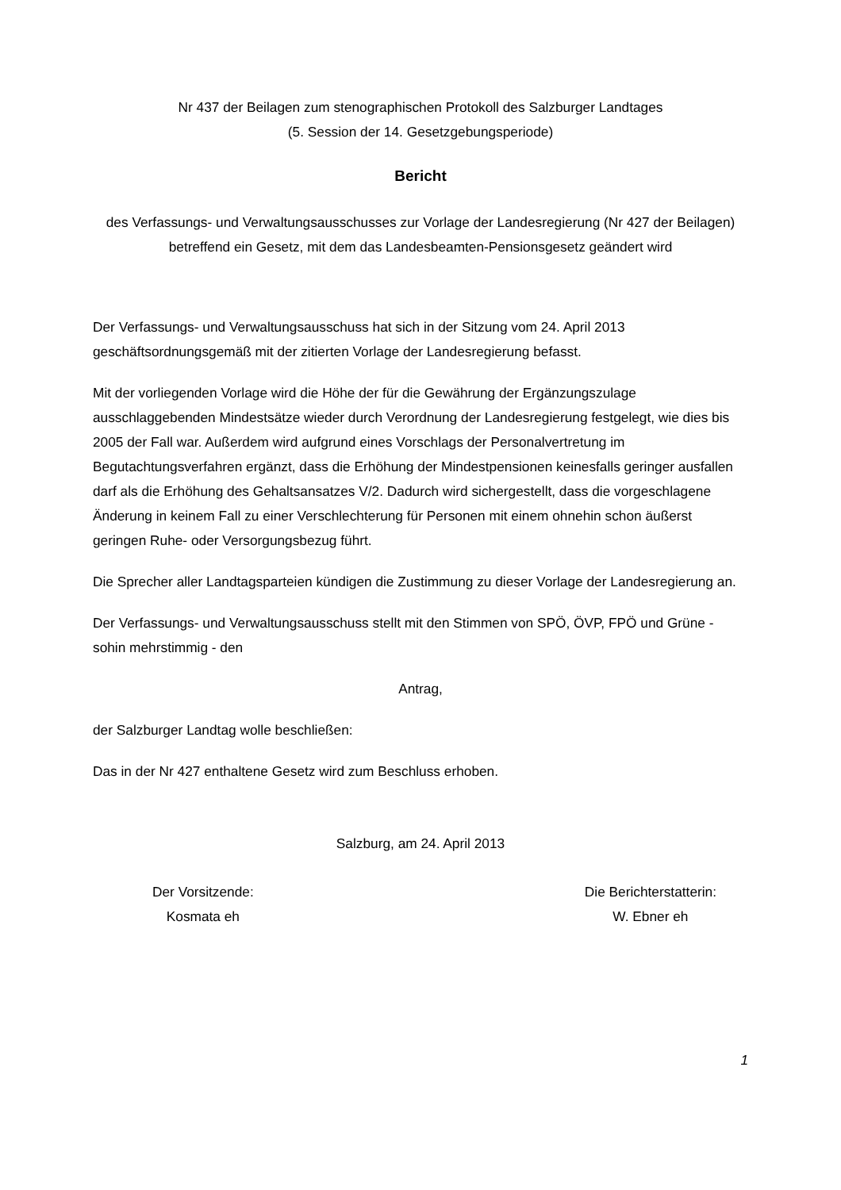Nr 437 der Beilagen zum stenographischen Protokoll des Salzburger Landtages
(5. Session der 14. Gesetzgebungsperiode)
Bericht
des Verfassungs- und Verwaltungsausschusses zur Vorlage der Landesregierung (Nr 427 der Beilagen) betreffend ein Gesetz, mit dem das Landesbeamten-Pensionsgesetz geändert wird
Der Verfassungs- und Verwaltungsausschuss hat sich in der Sitzung vom 24. April 2013 geschäftsordnungsgemäß mit der zitierten Vorlage der Landesregierung befasst.
Mit der vorliegenden Vorlage wird die Höhe der für die Gewährung der Ergänzungszulage ausschlaggebenden Mindestsätze wieder durch Verordnung der Landesregierung festgelegt, wie dies bis 2005 der Fall war. Außerdem wird aufgrund eines Vorschlags der Personalvertretung im Begutachtungsverfahren ergänzt, dass die Erhöhung der Mindestpensionen keinesfalls geringer ausfallen darf als die Erhöhung des Gehaltsansatzes V/2. Dadurch wird sichergestellt, dass die vorgeschlagene Änderung in keinem Fall zu einer Verschlechterung für Personen mit einem ohnehin schon äußerst geringen Ruhe- oder Versorgungsbezug führt.
Die Sprecher aller Landtagsparteien kündigen die Zustimmung zu dieser Vorlage der Landesregierung an.
Der Verfassungs- und Verwaltungsausschuss stellt mit den Stimmen von SPÖ, ÖVP, FPÖ und Grüne - sohin mehrstimmig - den
Antrag,
der Salzburger Landtag wolle beschließen:
Das in der Nr 427 enthaltene Gesetz wird zum Beschluss erhoben.
Salzburg, am 24. April 2013
Der Vorsitzende:
Kosmata eh
Die Berichterstatterin:
W. Ebner eh
1